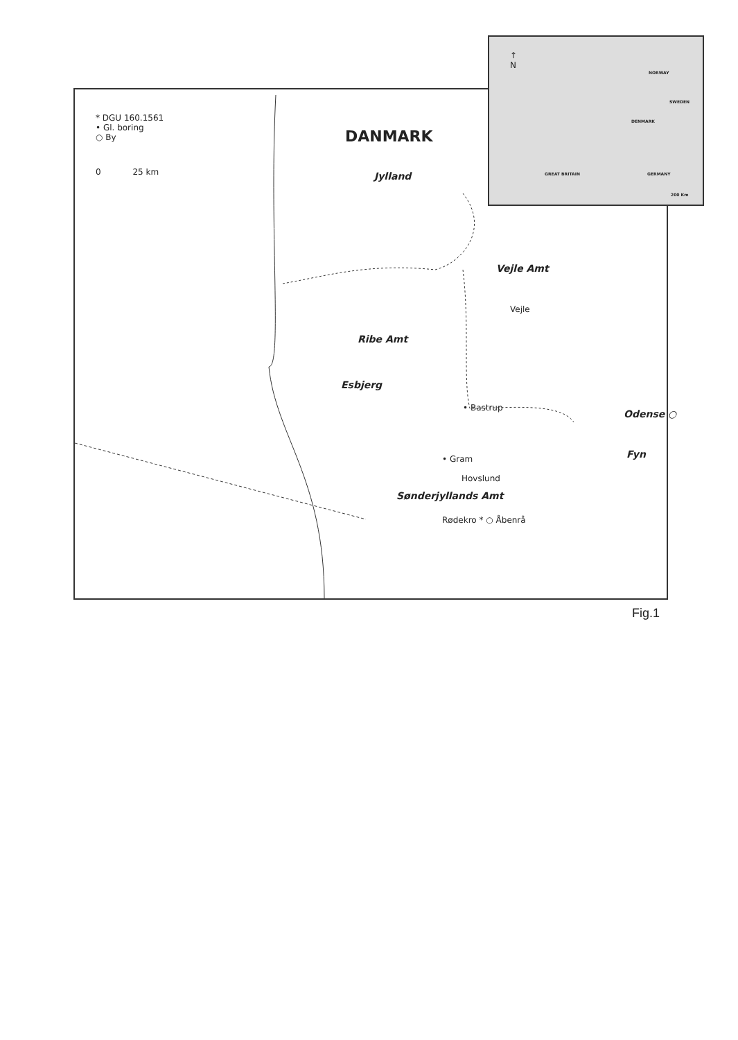* DGU 160.1561
• Gl. boring
○ By
0 25 km
DANMARK
Jylland
Vejle Amt
Vejle
Ribe Amt
Esbjerg
• Bastrup
Odense ○
Fyn
• Gram
Hovslund
Sønderjyllands Amt
Rødekro * ○ Åbenrå
↑
N
NORWAY
SWEDEN
DENMARK
GREAT BRITAIN GERMANY
200 Km
Fig.1